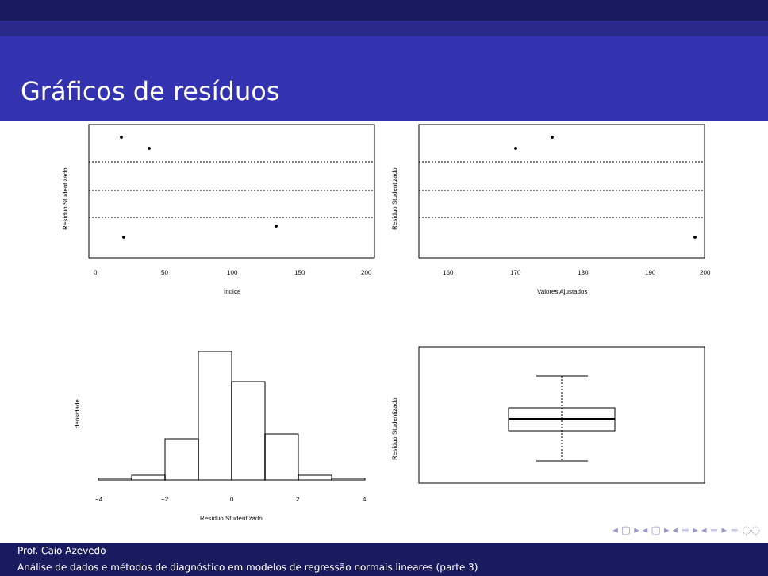Gráficos de resíduos
0
50
100
150
200
Índice
Resíduo Studentizado
160
170
180
190
200
Valores Ajustados
Resíduo Studentizado
−4
−2
0
2
4
Resíduo Studentizado
densidade
Resíduo Studentizado
◂ ▢ ▸ ◂ ▢ ▸ ◂ ≡ ▸ ◂ ≡ ▸ ≡ ◌◌
Prof. Caio Azevedo
Análise de dados e métodos de diagnóstico em modelos de regressão normais lineares (parte 3)